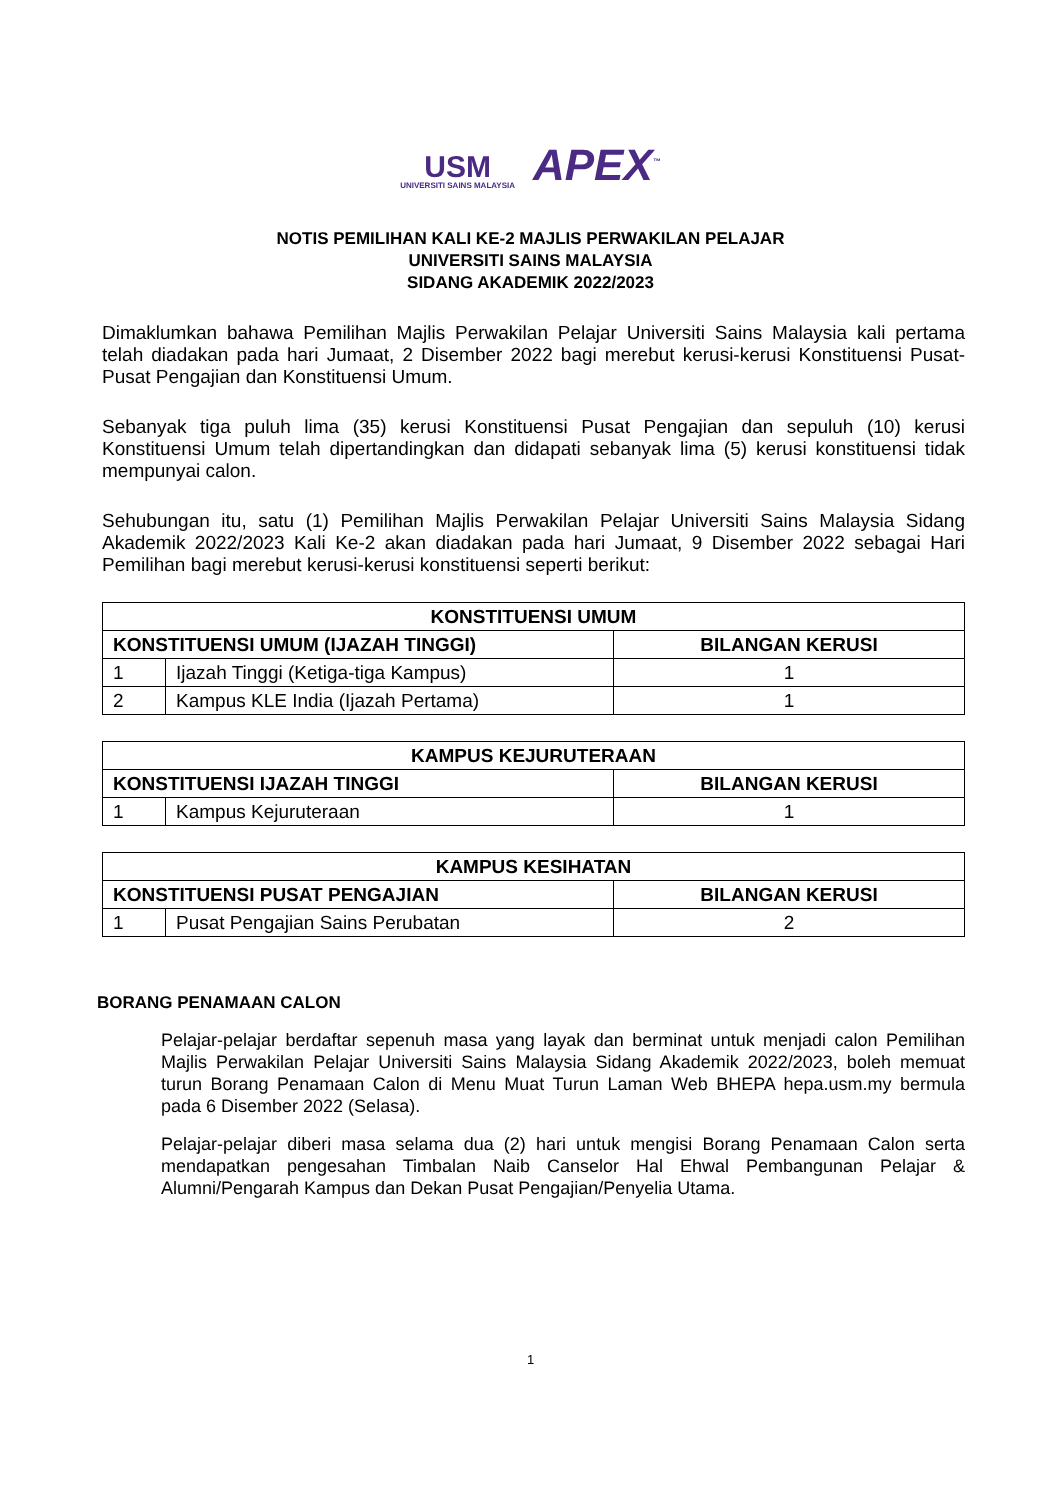USM
UNIVERSITI SAINS MALAYSIA
APEX<sup>™</sup>
NOTIS PEMILIHAN KALI KE-2 MAJLIS PERWAKILAN PELAJAR
UNIVERSITI SAINS MALAYSIA
SIDANG AKADEMIK 2022/2023
Dimaklumkan bahawa Pemilihan Majlis Perwakilan Pelajar Universiti Sains Malaysia kali pertama telah diadakan pada hari Jumaat, 2 Disember 2022 bagi merebut kerusi-kerusi Konstituensi Pusat-Pusat Pengajian dan Konstituensi Umum.
Sebanyak tiga puluh lima (35) kerusi Konstituensi Pusat Pengajian dan sepuluh (10) kerusi Konstituensi Umum telah dipertandingkan dan didapati sebanyak lima (5) kerusi konstituensi tidak mempunyai calon.
Sehubungan itu, satu (1) Pemilihan Majlis Perwakilan Pelajar Universiti Sains Malaysia Sidang Akademik 2022/2023 Kali Ke-2 akan diadakan pada hari Jumaat, 9 Disember 2022 sebagai Hari Pemilihan bagi merebut kerusi-kerusi konstituensi seperti berikut:
| KONSTITUENSI UMUM | | |
| --- | --- | --- |
| KONSTITUENSI UMUM (IJAZAH TINGGI) | | BILANGAN KERUSI |
| 1 | Ijazah Tinggi (Ketiga-tiga Kampus) | 1 |
| 2 | Kampus KLE India (Ijazah Pertama) | 1 |
| KAMPUS KEJURUTERAAN | | |
| --- | --- | --- |
| KONSTITUENSI IJAZAH TINGGI | | BILANGAN KERUSI |
| 1 | Kampus Kejuruteraan | 1 |
| KAMPUS KESIHATAN | | |
| --- | --- | --- |
| KONSTITUENSI PUSAT PENGAJIAN | | BILANGAN KERUSI |
| 1 | Pusat Pengajian Sains Perubatan | 2 |
BORANG PENAMAAN CALON
Pelajar-pelajar berdaftar sepenuh masa yang layak dan berminat untuk menjadi calon Pemilihan Majlis Perwakilan Pelajar Universiti Sains Malaysia Sidang Akademik 2022/2023, boleh memuat turun Borang Penamaan Calon di Menu Muat Turun Laman Web BHEPA hepa.usm.my bermula pada 6 Disember 2022 (Selasa).
Pelajar-pelajar diberi masa selama dua (2) hari untuk mengisi Borang Penamaan Calon serta mendapatkan pengesahan Timbalan Naib Canselor Hal Ehwal Pembangunan Pelajar & Alumni/Pengarah Kampus dan Dekan Pusat Pengajian/Penyelia Utama.
1